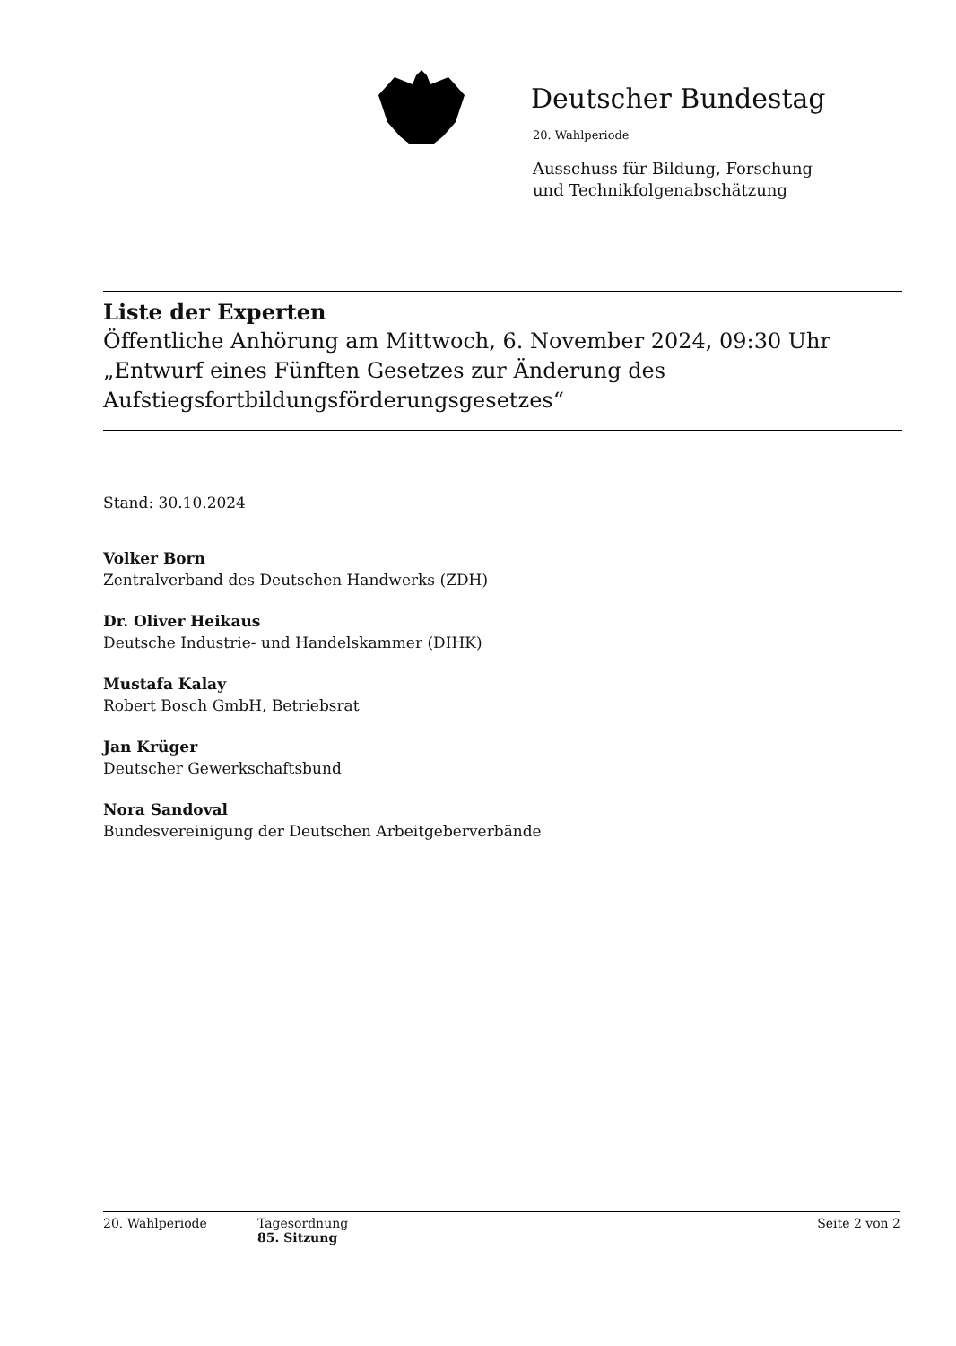Deutscher Bundestag
20. Wahlperiode
Ausschuss für Bildung, Forschung
und Technikfolgenabschätzung
Liste der Experten
Öffentliche Anhörung am Mittwoch, 6. November 2024, 09:30 Uhr
„Entwurf eines Fünften Gesetzes zur Änderung des Aufstiegsfortbildungsförderungsgesetzes“
Stand: 30.10.2024
Volker Born
Zentralverband des Deutschen Handwerks (ZDH)
Dr. Oliver Heikaus
Deutsche Industrie- und Handelskammer (DIHK)
Mustafa Kalay
Robert Bosch GmbH, Betriebsrat
Jan Krüger
Deutscher Gewerkschaftsbund
Nora Sandoval
Bundesvereinigung der Deutschen Arbeitgeberverbände
20. Wahlperiode Tagesordnung
85. Sitzung Seite 2 von 2